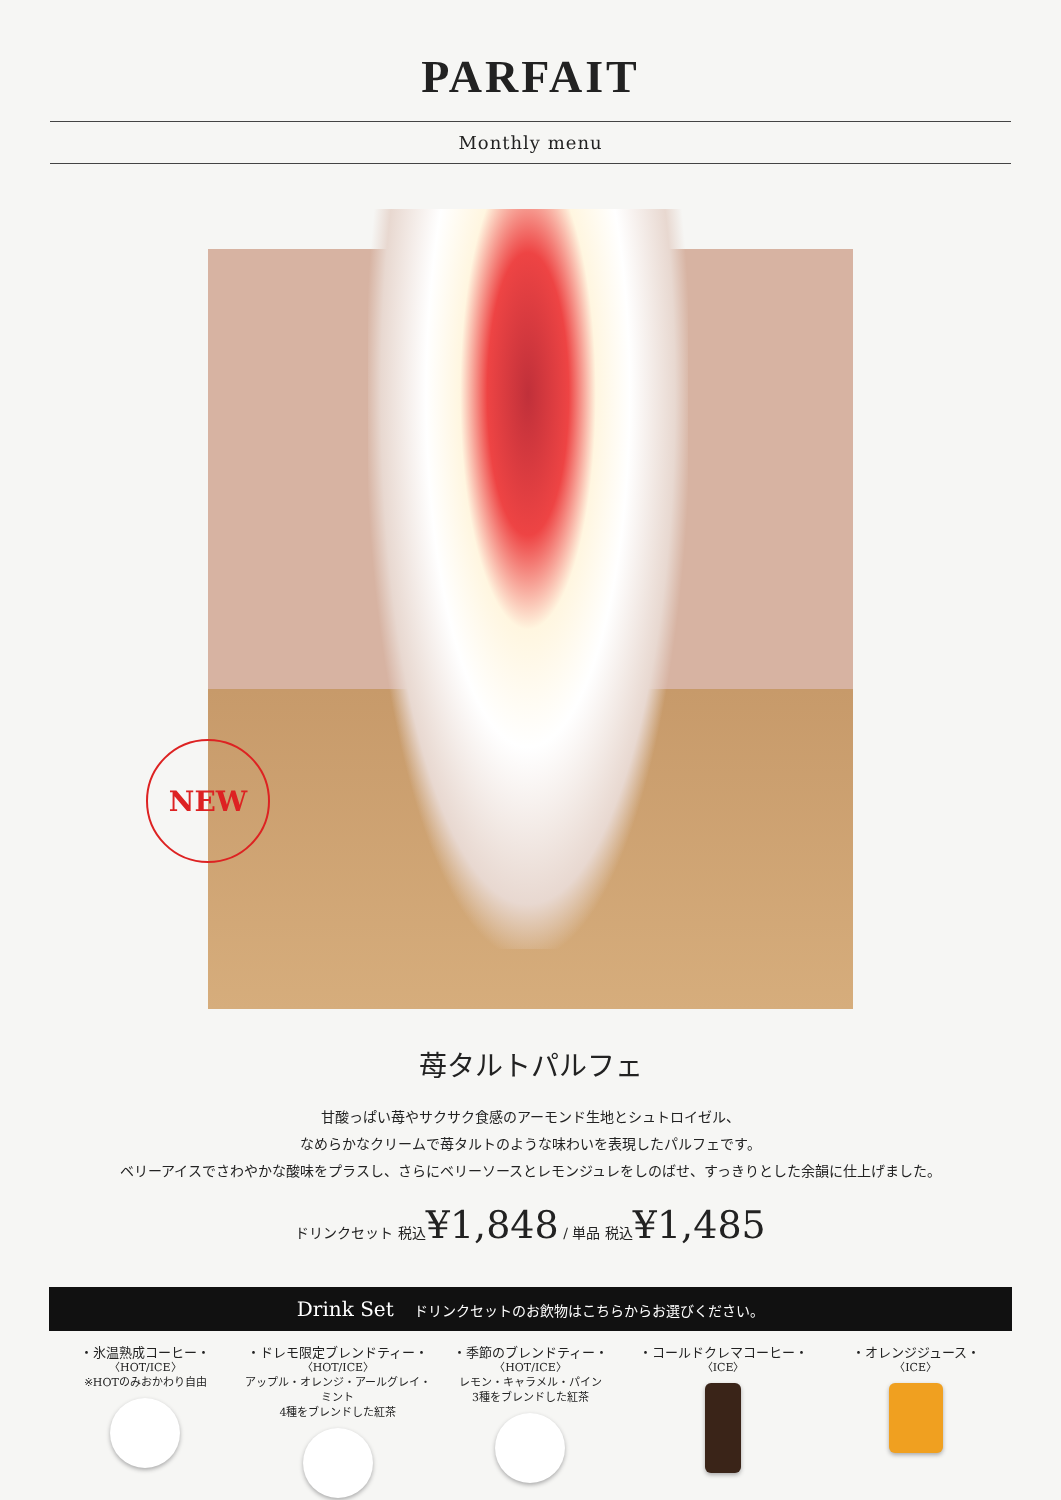PARFAIT
Monthly menu
NEW
苺タルトパルフェ
甘酸っぱい苺やサクサク食感のアーモンド生地とシュトロイゼル、
なめらかなクリームで苺タルトのような味わいを表現したパルフェです。
ベリーアイスでさわやかな酸味をプラスし、さらにベリーソースとレモンジュレをしのばせ、すっきりとした余韻に仕上げました。
ドリンクセット 税込¥1,848 / 単品 税込¥1,485
Drink Set ドリンクセットのお飲物はこちらからお選びください。
・氷温熟成コーヒー・
〈HOT/ICE〉
※HOTのみおかわり自由
・ドレモ限定ブレンドティー・
〈HOT/ICE〉
アップル・オレンジ・アールグレイ・ミント
4種をブレンドした紅茶
・季節のブレンドティー・
〈HOT/ICE〉
レモン・キャラメル・パイン
3種をブレンドした紅茶
・コールドクレマコーヒー・
〈ICE〉
・オレンジジュース・
〈ICE〉